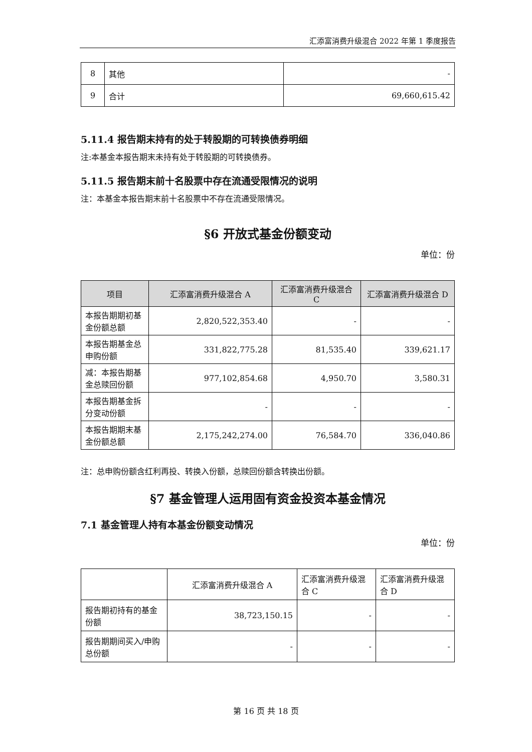汇添富消费升级混合 2022 年第 1 季度报告
| 8 | 其他 | - |
| 9 | 合计 | 69,660,615.42 |
5.11.4 报告期末持有的处于转股期的可转换债券明细
注:本基金本报告期末未持有处于转股期的可转换债券。
5.11.5 报告期末前十名股票中存在流通受限情况的说明
注：本基金本报告期末前十名股票中不存在流通受限情况。
§6 开放式基金份额变动
单位：份
| 项目 | 汇添富消费升级混合 A | 汇添富消费升级混合 C | 汇添富消费升级混合 D |
| --- | --- | --- | --- |
| 本报告期期初基金份额总额 | 2,820,522,353.40 | - | - |
| 本报告期基金总申购份额 | 331,822,775.28 | 81,535.40 | 339,621.17 |
| 减：本报告期基金总赎回份额 | 977,102,854.68 | 4,950.70 | 3,580.31 |
| 本报告期基金拆分变动份额 | - | - | - |
| 本报告期期末基金份额总额 | 2,175,242,274.00 | 76,584.70 | 336,040.86 |
注：总申购份额含红利再投、转换入份额，总赎回份额含转换出份额。
§7 基金管理人运用固有资金投资本基金情况
7.1 基金管理人持有本基金份额变动情况
单位：份
| | 汇添富消费升级混合 A | 汇添富消费升级混合 C | 汇添富消费升级混合 D |
| 报告期初持有的基金份额 | 38,723,150.15 | - | - |
| 报告期期间买入/申购总份额 | - | - | - |
第 16 页 共 18 页